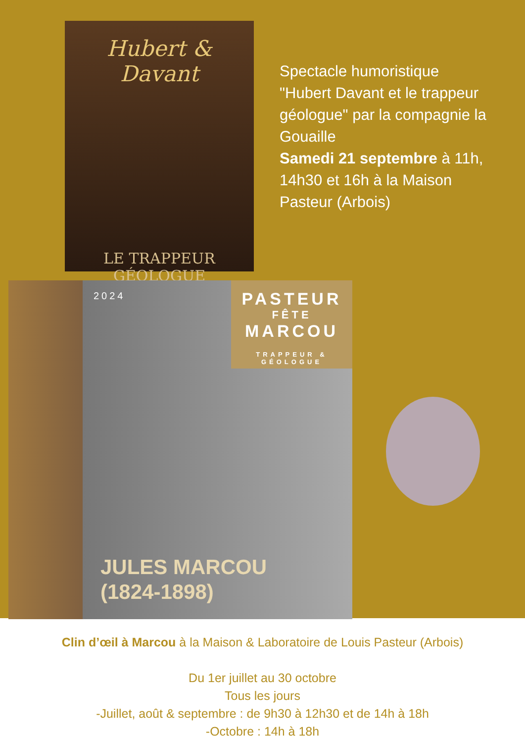Hubert & Davant
LE TRAPPEUR
GÉOLOGUE
Spectacle humoristique "Hubert Davant et le trappeur géologue" par la compagnie la Gouaille
Samedi 21 septembre à 11h, 14h30 et 16h à la Maison Pasteur (Arbois)
2024
PASTEUR
FÊTE
MARCOU
TRAPPEUR & GÉOLOGUE
JULES MARCOU
(1824-1898)
Clin d’œil à Marcou à la Maison & Laboratoire de Louis Pasteur (Arbois)
Du 1er juillet au 30 octobre
Tous les jours
-Juillet, août & septembre : de 9h30 à 12h30 et de 14h à 18h
-Octobre : 14h à 18h